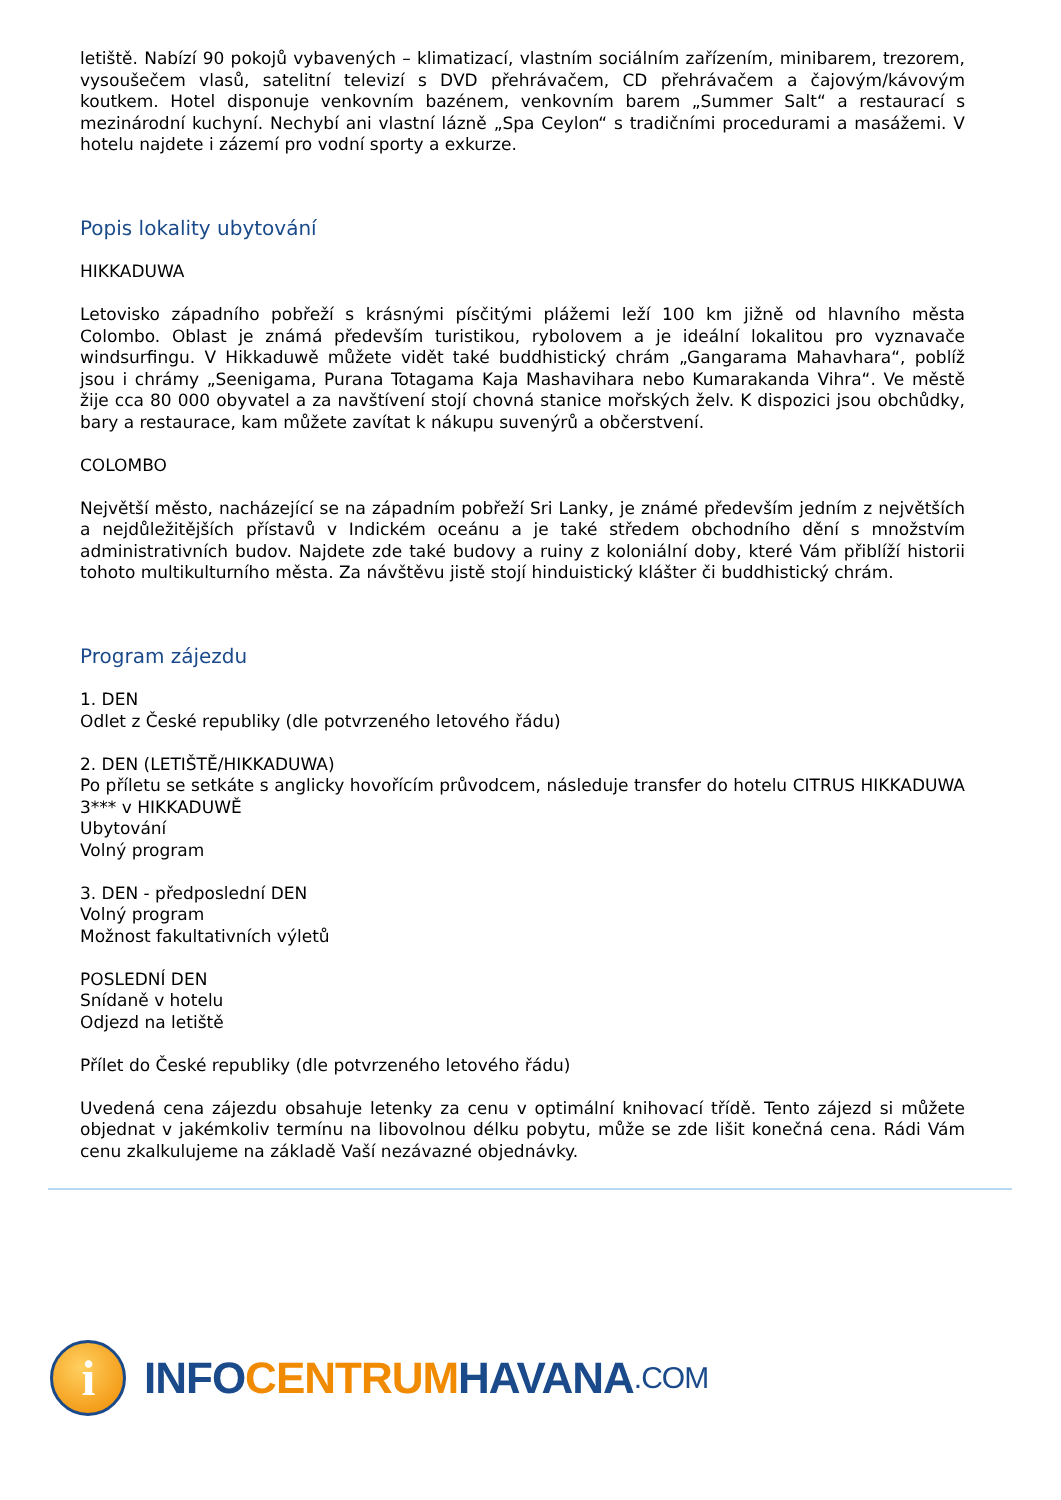letiště. Nabízí 90 pokojů vybavených – klimatizací, vlastním sociálním zařízením, minibarem, trezorem, vysoušečem vlasů, satelitní televizí s DVD přehrávačem, CD přehrávačem a čajovým/kávovým koutkem. Hotel disponuje venkovním bazénem, venkovním barem „Summer Salt“ a restaurací s mezinárodní kuchyní. Nechybí ani vlastní lázně „Spa Ceylon“ s tradičními procedurami a masážemi. V hotelu najdete i zázemí pro vodní sporty a exkurze.
Popis lokality ubytování
HIKKADUWA
Letovisko západního pobřeží s krásnými písčitými plážemi leží 100 km jižně od hlavního města Colombo. Oblast je známá především turistikou, rybolovem a je ideální lokalitou pro vyznavače windsurfingu. V Hikkaduwě můžete vidět také buddhistický chrám „Gangarama Mahavhara“, poblíž jsou i chrámy „Seenigama, Purana Totagama Kaja Mashavihara nebo Kumarakanda Vihra“. Ve městě žije cca 80 000 obyvatel a za navštívení stojí chovná stanice mořských želv. K dispozici jsou obchůdky, bary a restaurace, kam můžete zavítat k nákupu suvenýrů a občerstvení.
COLOMBO
Největší město, nacházející se na západním pobřeží Sri Lanky, je známé především jedním z největších a nejdůležitějších přístavů v Indickém oceánu a je také středem obchodního dění s množstvím administrativních budov. Najdete zde také budovy a ruiny z koloniální doby, které Vám přiblíží historii tohoto multikulturního města. Za návštěvu jistě stojí hinduistický klášter či buddhistický chrám.
Program zájezdu
1. DEN
Odlet z České republiky (dle potvrzeného letového řádu)
2. DEN (LETIŠTĚ/HIKKADUWA)
Po příletu se setkáte s anglicky hovořícím průvodcem, následuje transfer do hotelu CITRUS HIKKADUWA 3*** v HIKKADUWĚ
Ubytování
Volný program
3. DEN - předposlední DEN
Volný program
Možnost fakultativních výletů
POSLEDNÍ DEN
Snídaně v hotelu
Odjezd na letiště
Přílet do České republiky (dle potvrzeného letového řádu)
Uvedená cena zájezdu obsahuje letenky za cenu v optimální knihovací třídě. Tento zájezd si můžete objednat v jakémkoliv termínu na libovolnou délku pobytu, může se zde lišit konečná cena. Rádi Vám cenu zkalkulujeme na základě Vaší nezávazné objednávky.
i
INFO CENTRUM HAVANA.COM